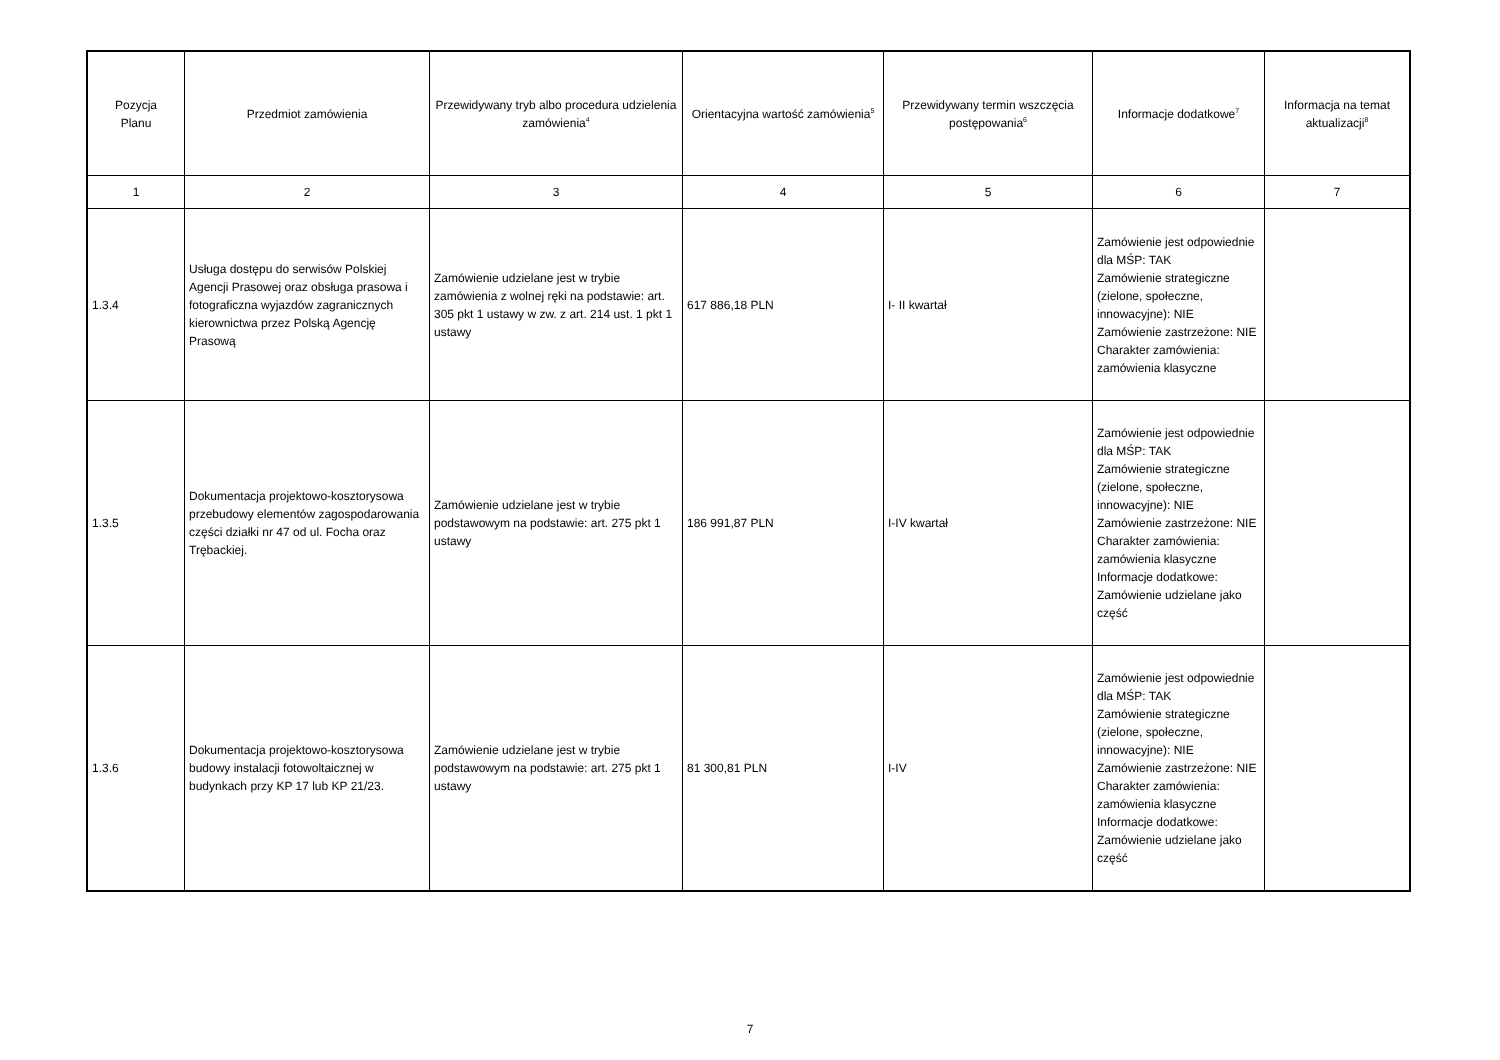| Pozycja Planu | Przedmiot zamówienia | Przewidywany tryb albo procedura udzielenia zamówienia<sup>4</sup> | Orientacyjna wartość zamówienia<sup>5</sup> | Przewidywany termin wszczęcia postępowania<sup>6</sup> | Informacje dodatkowe<sup>7</sup> | Informacja na temat aktualizacji<sup>8</sup> |
| --- | --- | --- | --- | --- | --- | --- |
| 1 | 2 | 3 | 4 | 5 | 6 | 7 |
| 1.3.4 | Usługa dostępu do serwisów Polskiej Agencji Prasowej oraz obsługa prasowa i fotograficzna wyjazdów zagranicznych kierownictwa przez Polską Agencję Prasową | Zamówienie udzielane jest w trybie zamówienia z wolnej ręki na podstawie: art. 305 pkt 1 ustawy w zw. z art. 214 ust. 1 pkt 1 ustawy | 617 886,18 PLN | I- II kwartał | Zamówienie jest odpowiednie dla MŚP: TAK Zamówienie strategiczne (zielone, społeczne, innowacyjne): NIE Zamówienie zastrzeżone: NIE Charakter zamówienia: zamówienia klasyczne | |
| 1.3.5 | Dokumentacja projektowo-kosztorysowa przebudowy elementów zagospodarowania części działki nr 47 od ul. Focha oraz Trębackiej. | Zamówienie udzielane jest w trybie podstawowym na podstawie: art. 275 pkt 1 ustawy | 186 991,87 PLN | I-IV kwartał | Zamówienie jest odpowiednie dla MŚP: TAK Zamówienie strategiczne (zielone, społeczne, innowacyjne): NIE Zamówienie zastrzeżone: NIE Charakter zamówienia: zamówienia klasyczne Informacje dodatkowe: Zamówienie udzielane jako część | |
| 1.3.6 | Dokumentacja projektowo-kosztorysowa budowy instalacji fotowoltaicznej w budynkach przy KP 17 lub KP 21/23. | Zamówienie udzielane jest w trybie podstawowym na podstawie: art. 275 pkt 1 ustawy | 81 300,81 PLN | I-IV | Zamówienie jest odpowiednie dla MŚP: TAK Zamówienie strategiczne (zielone, społeczne, innowacyjne): NIE Zamówienie zastrzeżone: NIE Charakter zamówienia: zamówienia klasyczne Informacje dodatkowe: Zamówienie udzielane jako część | |
7